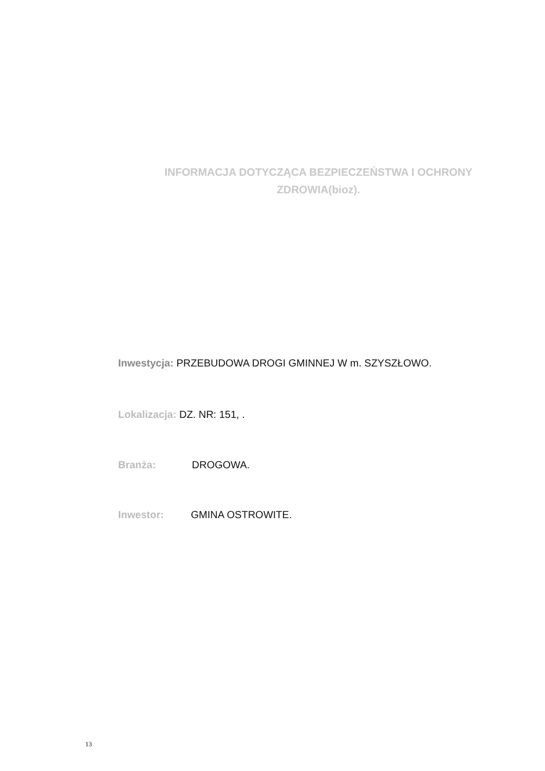INFORMACJA DOTYCZĄCA BEZPIECZEŃSTWA I OCHRONY ZDROWIA(bioz).
Inwestycja: PRZEBUDOWA DROGI GMINNEJ W m. SZYSZŁOWO.
Lokalizacja: DZ. NR: 151, .
Branża: DROGOWA.
Inwestor: GMINA OSTROWITE.
13